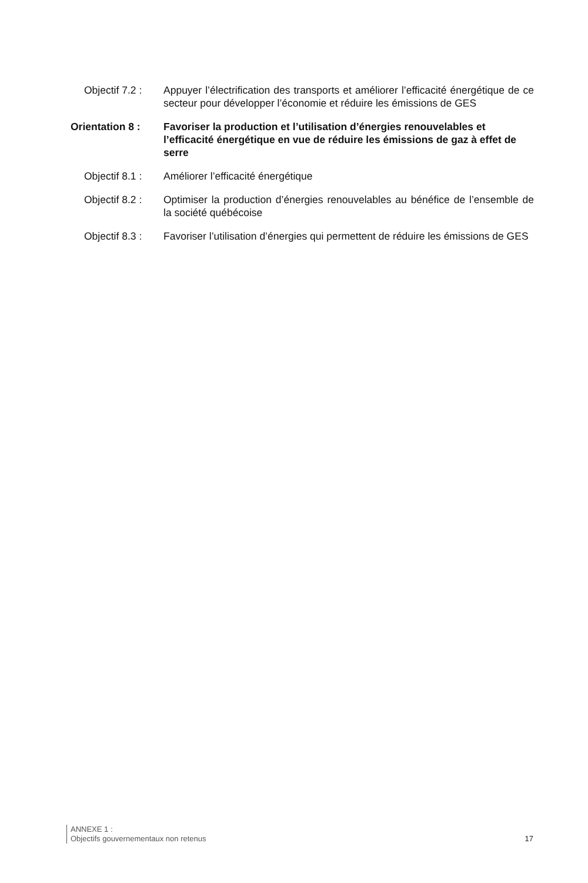Objectif 7.2 :
Appuyer l’électrification des transports et améliorer l’efficacité énergétique de ce secteur pour développer l’économie et réduire les émissions de GES
Orientation 8 : Favoriser la production et l’utilisation d’énergies renouvelables et l’efficacité énergétique en vue de réduire les émissions de gaz à effet de serre
Objectif 8.1 :
Améliorer l’efficacité énergétique
Objectif 8.2 :
Optimiser la production d’énergies renouvelables au bénéfice de l’ensemble de la société québécoise
Objectif 8.3 :
Favoriser l’utilisation d’énergies qui permettent de réduire les émissions de GES
ANNEXE 1 :
Objectifs gouvernementaux non retenus
17